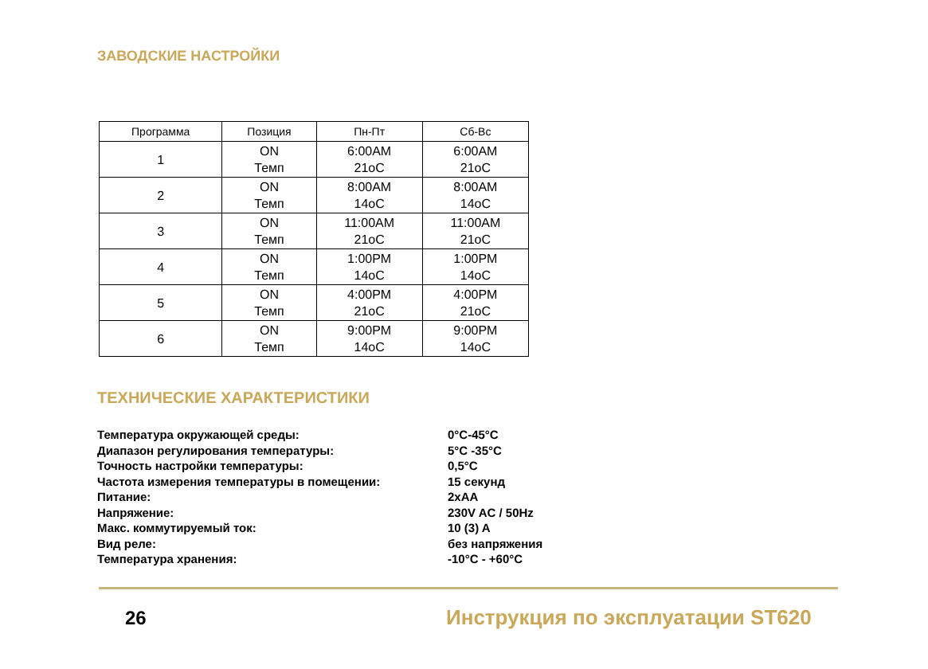ЗАВОДСКИЕ НАСТРОЙКИ
| Программа | Позиция | Пн-Пт | Сб-Вс |
| --- | --- | --- | --- |
| 1 | ON Темп | 6:00AM 21oC | 6:00AM 21oC |
| 2 | ON Темп | 8:00AM 14oC | 8:00AM 14oC |
| 3 | ON Темп | 11:00AM 21oC | 11:00AM 21oC |
| 4 | ON Темп | 1:00PM 14oC | 1:00PM 14oC |
| 5 | ON Темп | 4:00PM 21oC | 4:00PM 21oC |
| 6 | ON Темп | 9:00PM 14oC | 9:00PM 14oC |
ТЕХНИЧЕСКИЕ ХАРАКТЕРИСТИКИ
Температура окружающей среды: 0°C-45°C
Диапазон регулирования температуры: 5°C -35°C
Точность настройки температуры: 0,5°C
Частота измерения температуры в помещении: 15 секунд
Питание: 2xAA
Напряжение: 230V AC / 50Hz
Макс. коммутируемый ток: 10 (3) A
Вид реле: без напряжения
Температура хранения: -10°C - +60°C
26
Инструкция по эксплуатации ST620